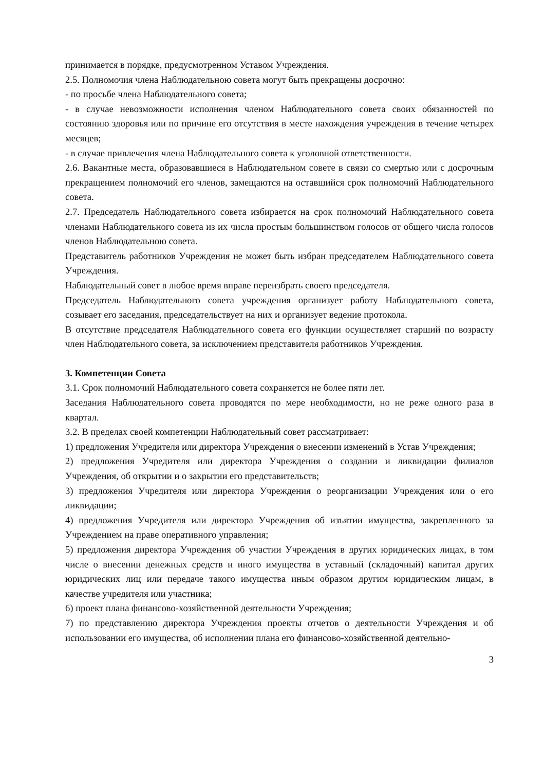принимается в порядке, предусмотренном Уставом Учреждения.
2.5. Полномочия члена Наблюдательною совета могут быть прекращены досрочно:
- по просьбе члена Наблюдательного совета;
- в случае невозможности исполнения членом Наблюдательного совета своих обязанностей по состоянию здоровья или по причине его отсутствия в месте нахождения учреждения в течение четырех месяцев;
- в случае привлечения члена Наблюдательного совета к уголовной ответственности.
2.6. Вакантные места, образовавшиеся в Наблюдательном совете в связи со смертью или с досрочным прекращением полномочий его членов, замещаются на оставшийся срок полномочий Наблюдательного совета.
2.7. Председатель Наблюдательного совета избирается на срок полномочий Наблюдательного совета членами Наблюдательного совета из их числа простым большинством голосов от общего числа голосов членов Наблюдательною совета.
Представитель работников Учреждения не может быть избран председателем Наблюдательного совета Учреждения.
Наблюдательный совет в любое время вправе переизбрать своего председателя.
Председатель Наблюдательного совета учреждения организует работу Наблюдательного совета, созывает его заседания, председательствует на них и организует ведение протокола.
В отсутствие председателя Наблюдательного совета его функции осуществляет старший по возрасту член Наблюдательного совета, за исключением представителя работников Учреждения.
3. Компетенции Совета
3.1. Срок полномочий Наблюдательного совета сохраняется не более пяти лет.
Заседания Наблюдательного совета проводятся по мере необходимости, но не реже одного раза в квартал.
3.2. В пределах своей компетенции Наблюдательный совет рассматривает:
1) предложения Учредителя или директора Учреждения о внесении изменений в Устав Учреждения;
2) предложения Учредителя или директора Учреждения о создании и ликвидации филиалов Учреждения, об открытии и о закрытии его представительств;
3) предложения Учредителя или директора Учреждения о реорганизации Учреждения или о его ликвидации;
4) предложения Учредителя или директора Учреждения об изъятии имущества, закрепленного за Учреждением на праве оперативного управления;
5) предложения директора Учреждения об участии Учреждения в других юридических лицах, в том числе о внесении денежных средств и иного имущества в уставный (складочный) капитал других юридических лиц или передаче такого имущества иным образом другим юридическим лицам, в качестве учредителя или участника;
6) проект плана финансово-хозяйственной деятельности Учреждения;
7) по представлению директора Учреждения проекты отчетов о деятельности Учреждения и об использовании его имущества, об исполнении плана его финансово-хозяйственной деятельно-
3